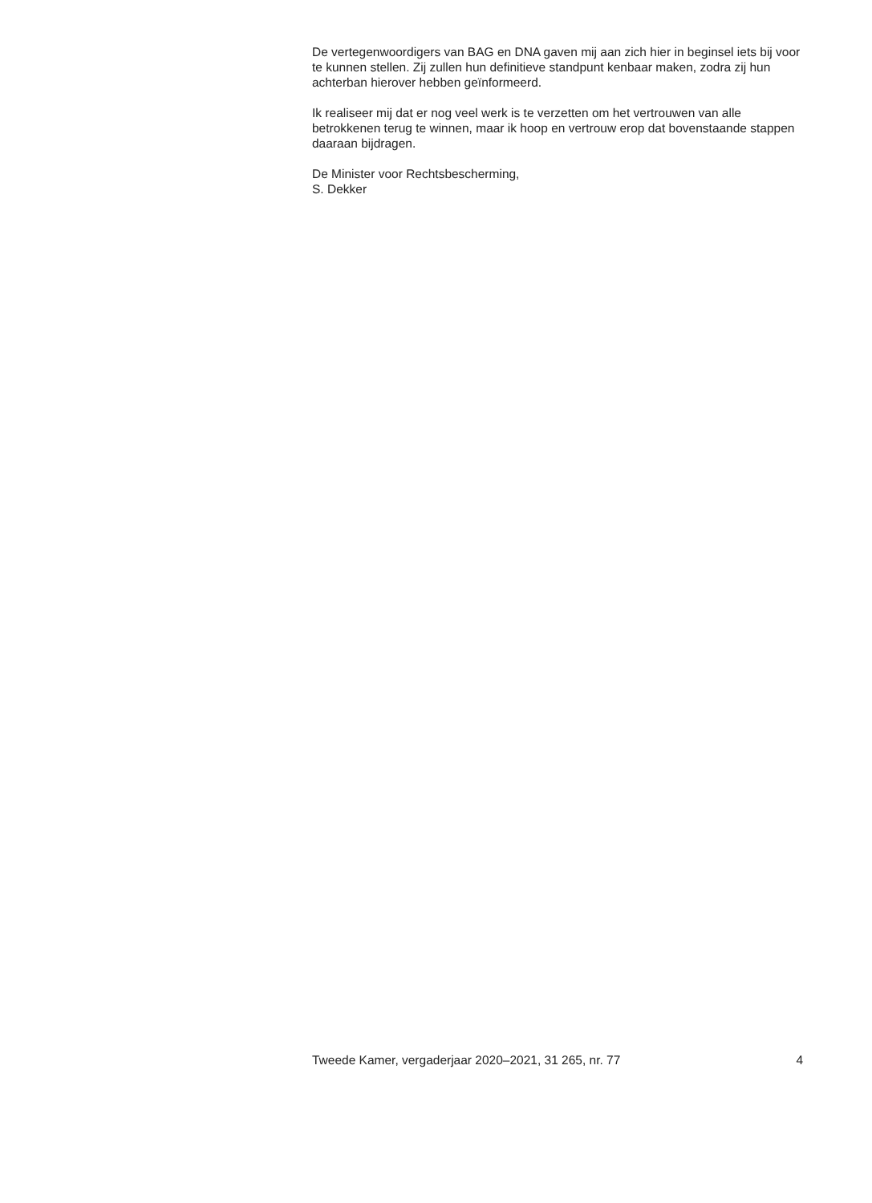De vertegenwoordigers van BAG en DNA gaven mij aan zich hier in beginsel iets bij voor te kunnen stellen. Zij zullen hun definitieve standpunt kenbaar maken, zodra zij hun achterban hierover hebben geïnformeerd.
Ik realiseer mij dat er nog veel werk is te verzetten om het vertrouwen van alle betrokkenen terug te winnen, maar ik hoop en vertrouw erop dat bovenstaande stappen daaraan bijdragen.
De Minister voor Rechtsbescherming,
S. Dekker
Tweede Kamer, vergaderjaar 2020–2021, 31 265, nr. 77 4